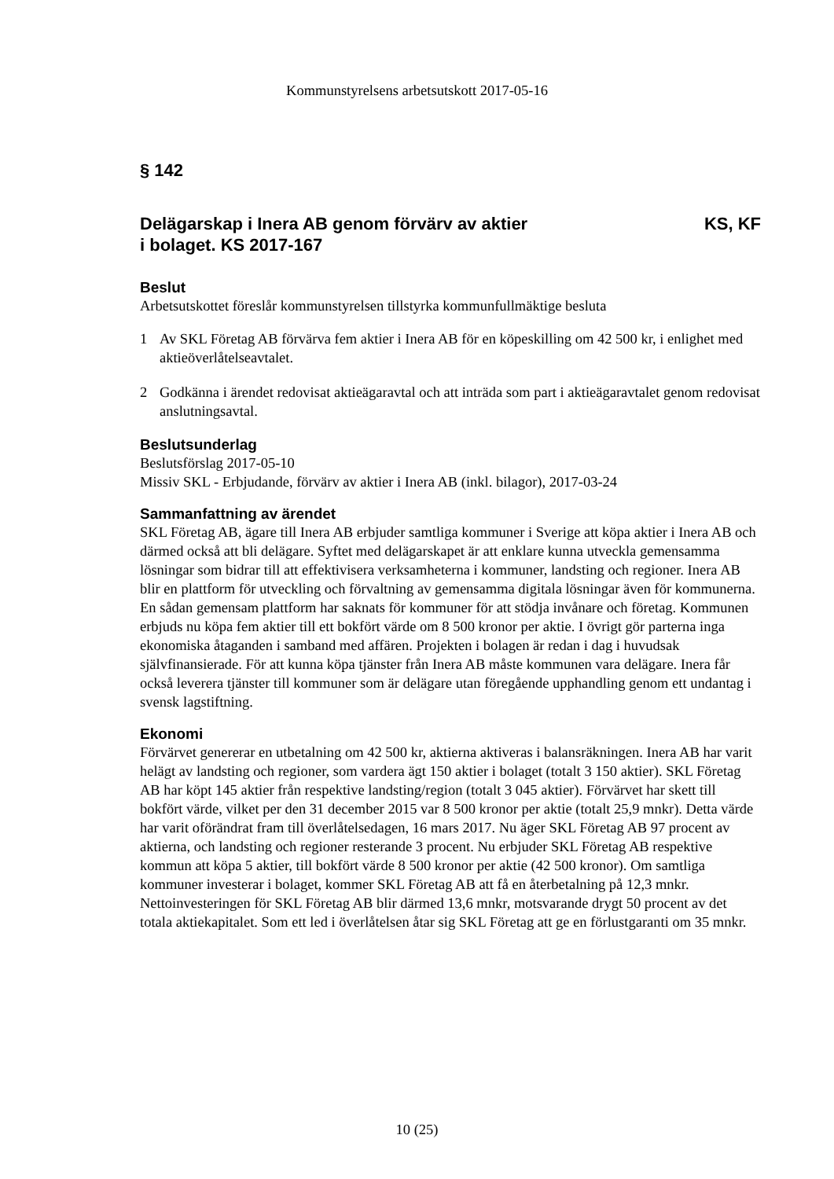Kommunstyrelsens arbetsutskott 2017-05-16
§ 142
Delägarskap i Inera AB genom förvärv av aktier
i bolaget. KS 2017-167 KS, KF
Beslut
Arbetsutskottet föreslår kommunstyrelsen tillstyrka kommunfullmäktige besluta
1 Av SKL Företag AB förvärva fem aktier i Inera AB för en köpeskilling om 42 500 kr, i enlighet med aktieöverlåtelseavtalet.
2 Godkänna i ärendet redovisat aktieägaravtal och att inträda som part i aktieägaravtalet genom redovisat anslutningsavtal.
Beslutsunderlag
Beslutsförslag 2017-05-10
Missiv SKL - Erbjudande, förvärv av aktier i Inera AB (inkl. bilagor), 2017-03-24
Sammanfattning av ärendet
SKL Företag AB, ägare till Inera AB erbjuder samtliga kommuner i Sverige att köpa aktier i Inera AB och därmed också att bli delägare. Syftet med delägarskapet är att enklare kunna utveckla gemensamma lösningar som bidrar till att effektivisera verksamheterna i kommuner, landsting och regioner. Inera AB blir en plattform för utveckling och förvaltning av gemensamma digitala lösningar även för kommunerna. En sådan gemensam plattform har saknats för kommuner för att stödja invånare och företag. Kommunen erbjuds nu köpa fem aktier till ett bokfört värde om 8 500 kronor per aktie. I övrigt gör parterna inga ekonomiska åtaganden i samband med affären. Projekten i bolagen är redan i dag i huvudsak självfinansierade. För att kunna köpa tjänster från Inera AB måste kommunen vara delägare. Inera får också leverera tjänster till kommuner som är delägare utan föregående upphandling genom ett undantag i svensk lagstiftning.
Ekonomi
Förvärvet genererar en utbetalning om 42 500 kr, aktierna aktiveras i balansräkningen. Inera AB har varit helägt av landsting och regioner, som vardera ägt 150 aktier i bolaget (totalt 3 150 aktier). SKL Företag AB har köpt 145 aktier från respektive landsting/region (totalt 3 045 aktier). Förvärvet har skett till bokfört värde, vilket per den 31 december 2015 var 8 500 kronor per aktie (totalt 25,9 mnkr). Detta värde har varit oförändrat fram till överlåtelsedagen, 16 mars 2017. Nu äger SKL Företag AB 97 procent av aktierna, och landsting och regioner resterande 3 procent. Nu erbjuder SKL Företag AB respektive kommun att köpa 5 aktier, till bokfört värde 8 500 kronor per aktie (42 500 kronor). Om samtliga kommuner investerar i bolaget, kommer SKL Företag AB att få en återbetalning på 12,3 mnkr. Nettoinvesteringen för SKL Företag AB blir därmed 13,6 mnkr, motsvarande drygt 50 procent av det totala aktiekapitalet. Som ett led i överlåtelsen åtar sig SKL Företag att ge en förlustgaranti om 35 mnkr.
10 (25)